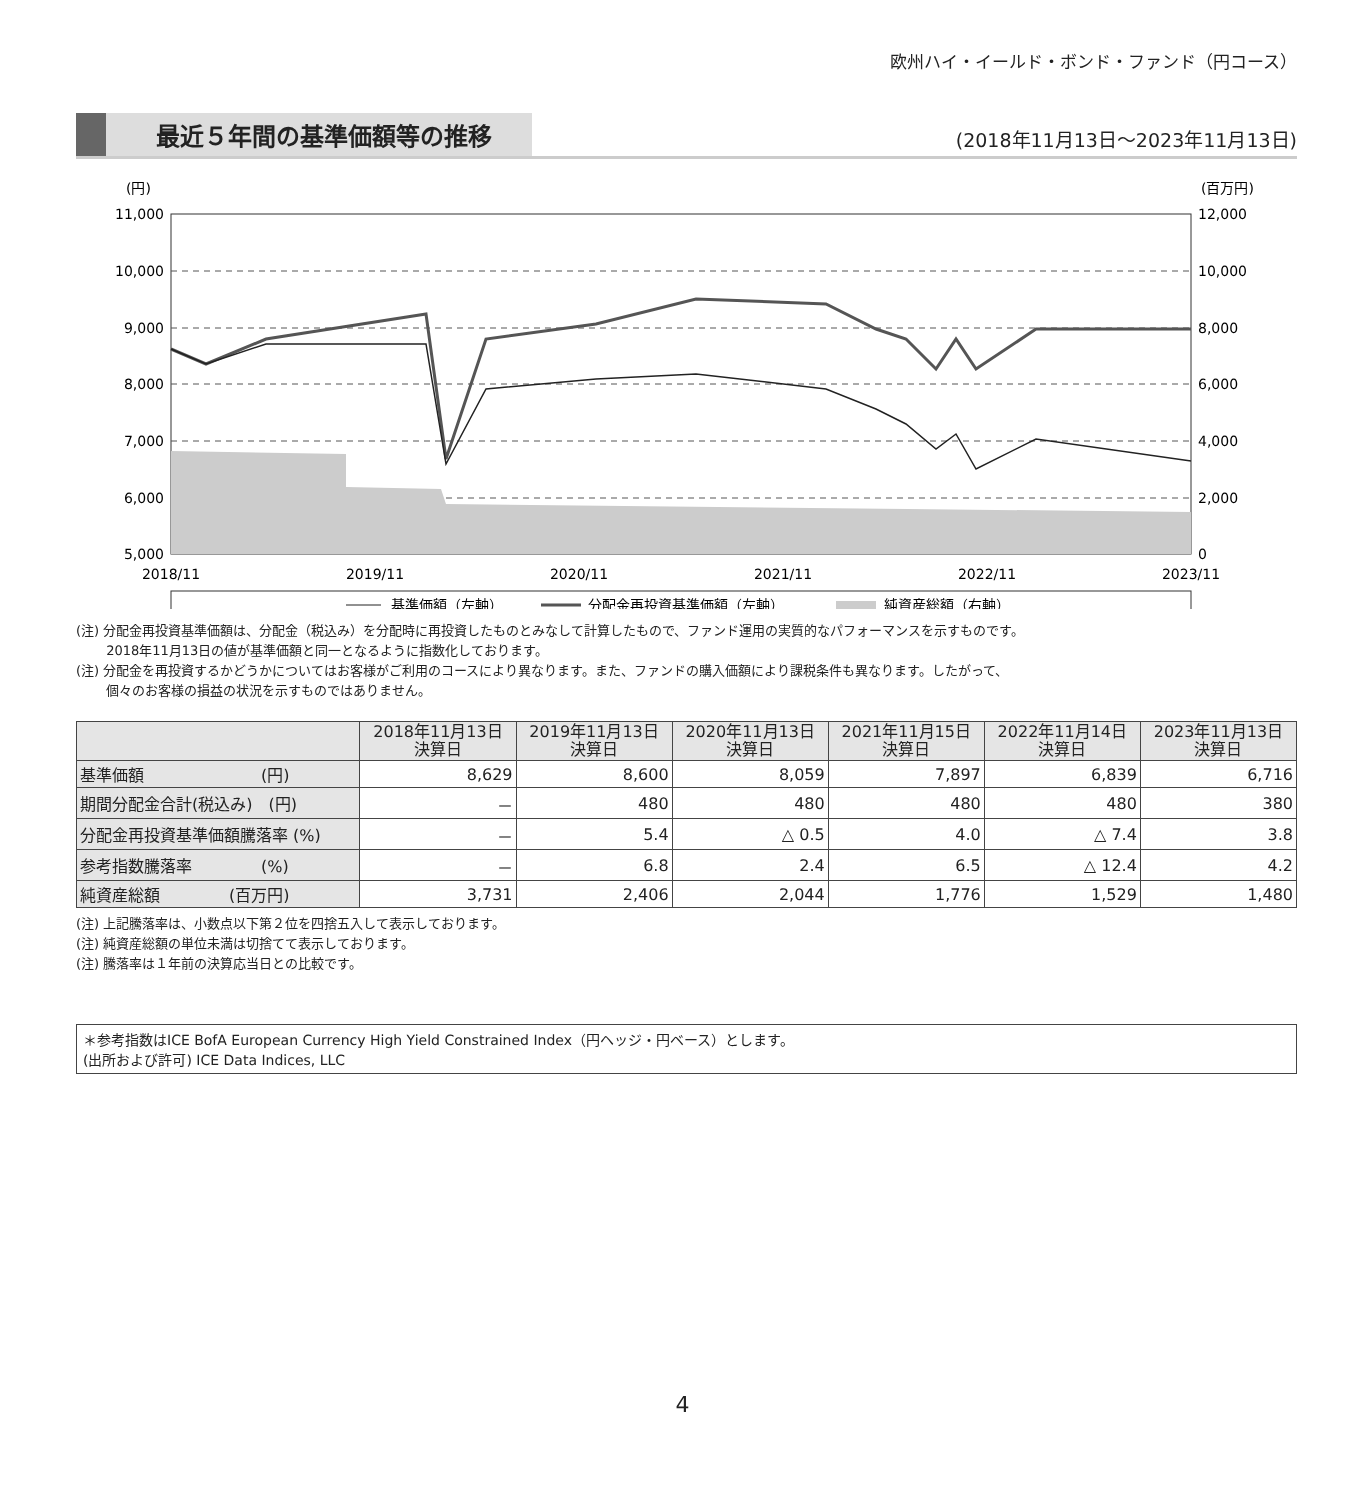欧州ハイ・イールド・ボンド・ファンド（円コース）
最近５年間の基準価額等の推移
(2018年11月13日～2023年11月13日)
(円)
(百万円)
11,000
10,000
9,000
8,000
7,000
6,000
5,000
12,000
10,000
8,000
6,000
4,000
2,000
0
2018/11
2019/11
2020/11
2021/11
2022/11
2023/11
基準価額（左軸）
分配金再投資基準価額（左軸）
純資産総額（右軸）
(注) 分配金再投資基準価額は、分配金（税込み）を分配時に再投資したものとみなして計算したもので、ファンド運用の実質的なパフォーマンスを示すものです。
　　 2018年11月13日の値が基準価額と同一となるように指数化しております。
(注) 分配金を再投資するかどうかについてはお客様がご利用のコースにより異なります。また、ファンドの購入価額により課税条件も異なります。したがって、
　　 個々のお客様の損益の状況を示すものではありません。
| | 2018年11月13日 決算日 | 2019年11月13日 決算日 | 2020年11月13日 決算日 | 2021年11月15日 決算日 | 2022年11月14日 決算日 | 2023年11月13日 決算日 |
| --- | --- | --- | --- | --- | --- | --- |
| 基準価額 (円) | 8,629 | 8,600 | 8,059 | 7,897 | 6,839 | 6,716 |
| 期間分配金合計(税込み) (円) | － | 480 | 480 | 480 | 480 | 380 |
| 分配金再投資基準価額騰落率 (%) | － | 5.4 | △ 0.5 | 4.0 | △ 7.4 | 3.8 |
| 参考指数騰落率 (%) | － | 6.8 | 2.4 | 6.5 | △ 12.4 | 4.2 |
| 純資産総額 (百万円) | 3,731 | 2,406 | 2,044 | 1,776 | 1,529 | 1,480 |
(注) 上記騰落率は、小数点以下第２位を四捨五入して表示しております。
(注) 純資産総額の単位未満は切捨てて表示しております。
(注) 騰落率は１年前の決算応当日との比較です。
＊参考指数はICE BofA European Currency High Yield Constrained Index（円ヘッジ・円ベース）とします。
(出所および許可) ICE Data Indices, LLC
4